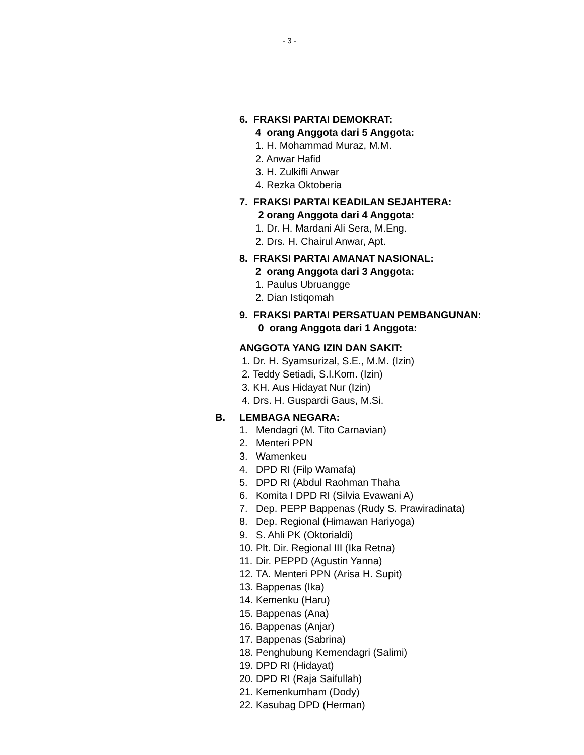- 3 -
6. FRAKSI PARTAI DEMOKRAT:
4 orang Anggota dari 5 Anggota:
1. H. Mohammad Muraz, M.M.
2. Anwar Hafid
3. H. Zulkifli Anwar
4. Rezka Oktoberia
7. FRAKSI PARTAI KEADILAN SEJAHTERA:
2 orang Anggota dari 4 Anggota:
1. Dr. H. Mardani Ali Sera, M.Eng.
2. Drs. H. Chairul Anwar, Apt.
8. FRAKSI PARTAI AMANAT NASIONAL:
2 orang Anggota dari 3 Anggota:
1. Paulus Ubruangge
2. Dian Istiqomah
9. FRAKSI PARTAI PERSATUAN PEMBANGUNAN:
0 orang Anggota dari 1 Anggota:
ANGGOTA YANG IZIN DAN SAKIT:
1. Dr. H. Syamsurizal, S.E., M.M. (Izin)
2. Teddy Setiadi, S.I.Kom. (Izin)
3. KH. Aus Hidayat Nur (Izin)
4. Drs. H. Guspardi Gaus, M.Si.
B. LEMBAGA NEGARA:
1. Mendagri (M. Tito Carnavian)
2. Menteri PPN
3. Wamenkeu
4. DPD RI (Filp Wamafa)
5. DPD RI (Abdul Raohman Thaha
6. Komita I DPD RI (Silvia Evawani A)
7. Dep. PEPP Bappenas (Rudy S. Prawiradinata)
8. Dep. Regional (Himawan Hariyoga)
9. S. Ahli PK (Oktorialdi)
10. Plt. Dir. Regional III (Ika Retna)
11. Dir. PEPPD (Agustin Yanna)
12. TA. Menteri PPN (Arisa H. Supit)
13. Bappenas (Ika)
14. Kemenku (Haru)
15. Bappenas (Ana)
16. Bappenas (Anjar)
17. Bappenas (Sabrina)
18. Penghubung Kemendagri (Salimi)
19. DPD RI (Hidayat)
20. DPD RI (Raja Saifullah)
21. Kemenkumham (Dody)
22. Kasubag DPD (Herman)